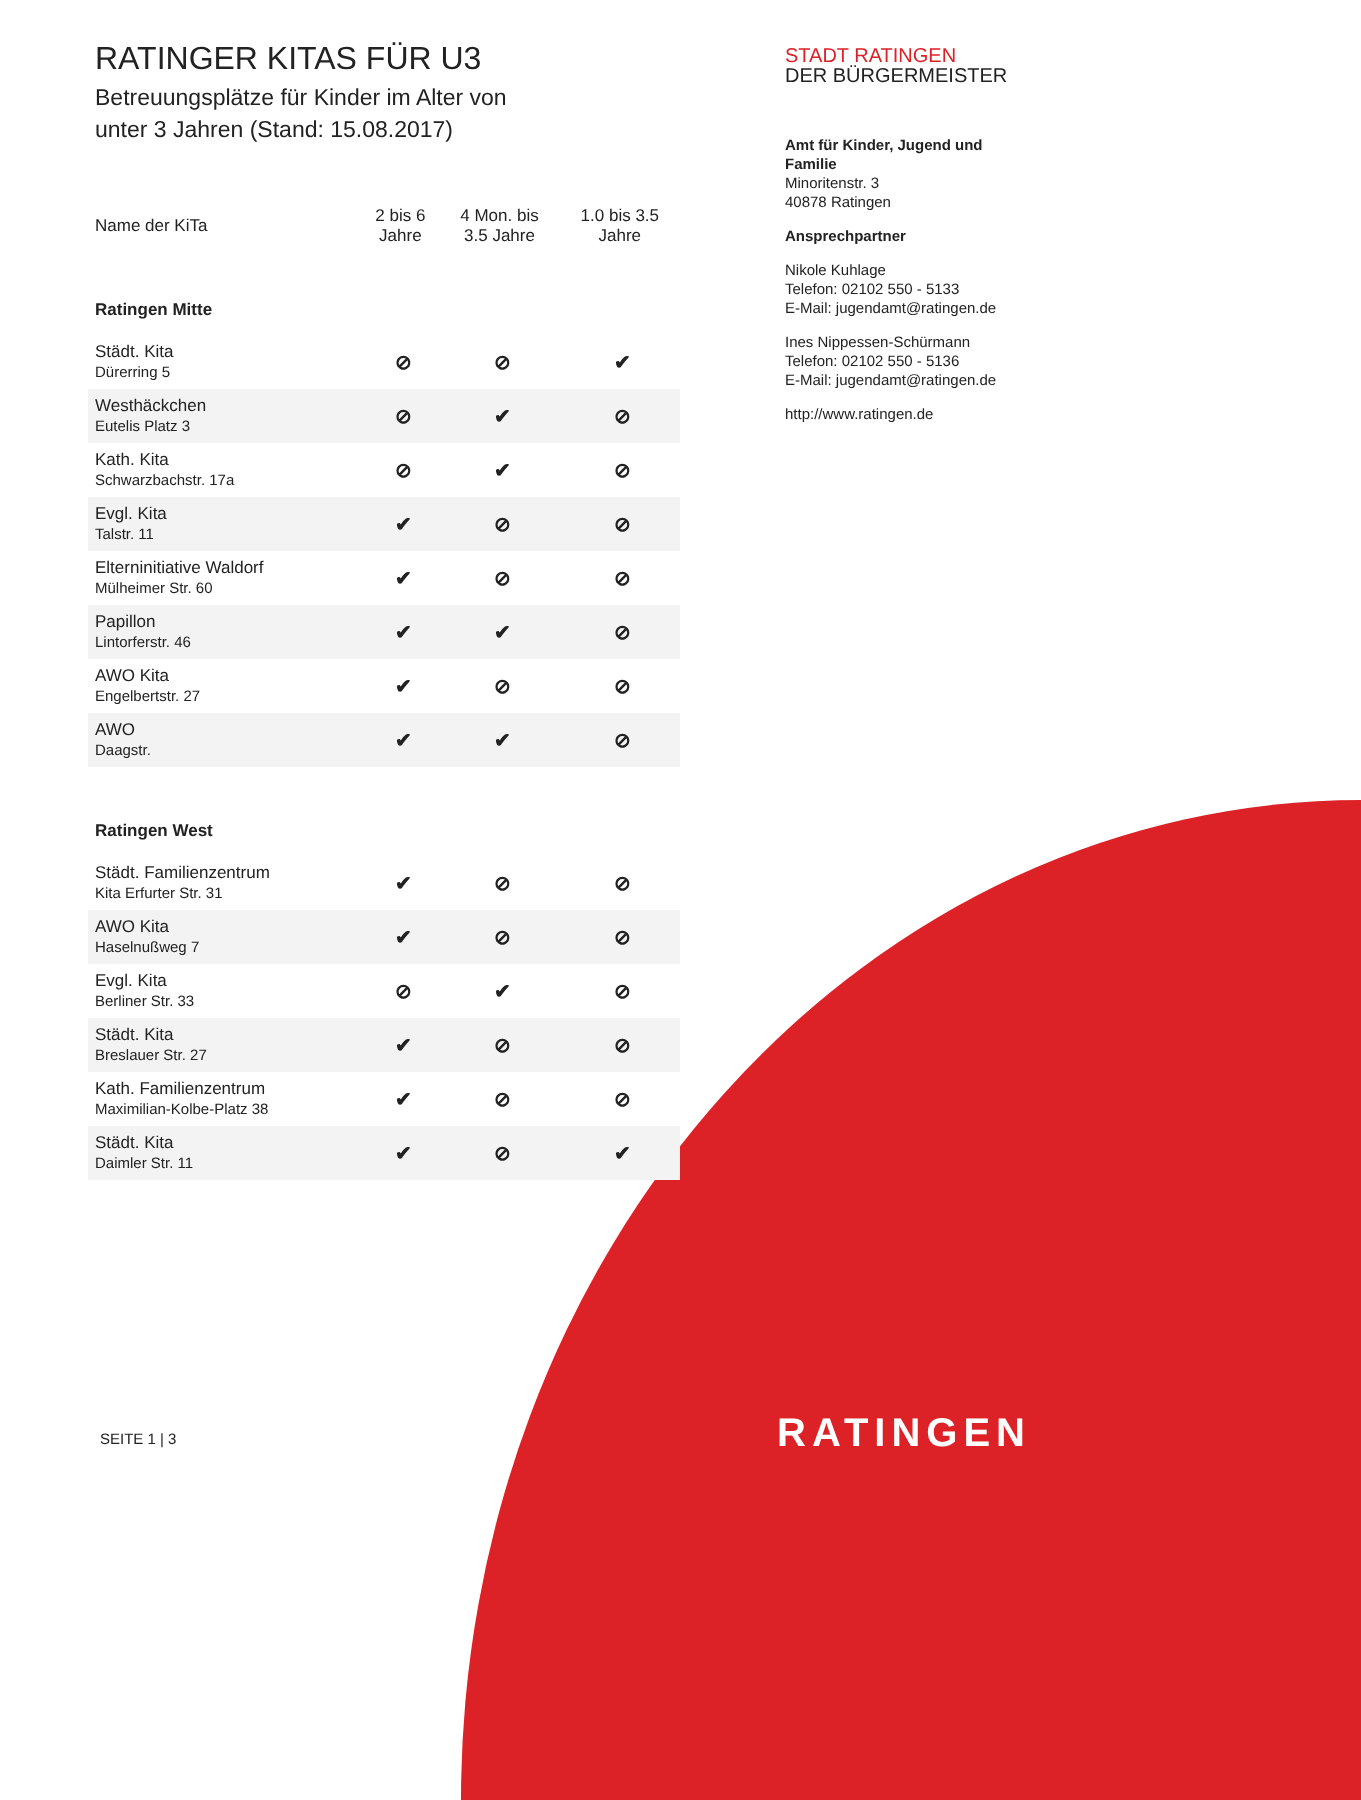RATINGER KITAS FÜR U3
Betreuungsplätze für Kinder im Alter von
unter 3 Jahren (Stand: 15.08.2017)
| Name der KiTa | 2 bis 6 Jahre | 4 Mon. bis 3.5 Jahre | 1.0 bis 3.5 Jahre |
| --- | --- | --- | --- |
| Ratingen Mitte | | | |
| Städt. Kita Dürerring 5 | ⊘ | ⊘ | ✔ |
| Westhäckchen Eutelis Platz 3 | ⊘ | ✔ | ⊘ |
| Kath. Kita Schwarzbachstr. 17a | ⊘ | ✔ | ⊘ |
| Evgl. Kita Talstr. 11 | ✔ | ⊘ | ⊘ |
| Elterninitiative Waldorf Mülheimer Str. 60 | ✔ | ⊘ | ⊘ |
| Papillon Lintorferstr. 46 | ✔ | ✔ | ⊘ |
| AWO Kita Engelbertstr. 27 | ✔ | ⊘ | ⊘ |
| AWO Daagstr. | ✔ | ✔ | ⊘ |
| Ratingen West | | | |
| Städt. Familienzentrum Kita Erfurter Str. 31 | ✔ | ⊘ | ⊘ |
| AWO Kita Haselnußweg 7 | ✔ | ⊘ | ⊘ |
| Evgl. Kita Berliner Str. 33 | ⊘ | ✔ | ⊘ |
| Städt. Kita Breslauer Str. 27 | ✔ | ⊘ | ⊘ |
| Kath. Familienzentrum Maximilian-Kolbe-Platz 38 | ✔ | ⊘ | ⊘ |
| Städt. Kita Daimler Str. 11 | ✔ | ⊘ | ✔ |
STADT RATINGEN
DER BÜRGERMEISTER
Amt für Kinder, Jugend und Familie
Minoritenstr. 3
40878 Ratingen
Ansprechpartner
Nikole Kuhlage
Telefon: 02102 550 - 5133
E-Mail: jugendamt@ratingen.de
Ines Nippessen-Schürmann
Telefon: 02102 550 - 5136
E-Mail: jugendamt@ratingen.de
http://www.ratingen.de
SEITE 1 | 3 RATINGEN